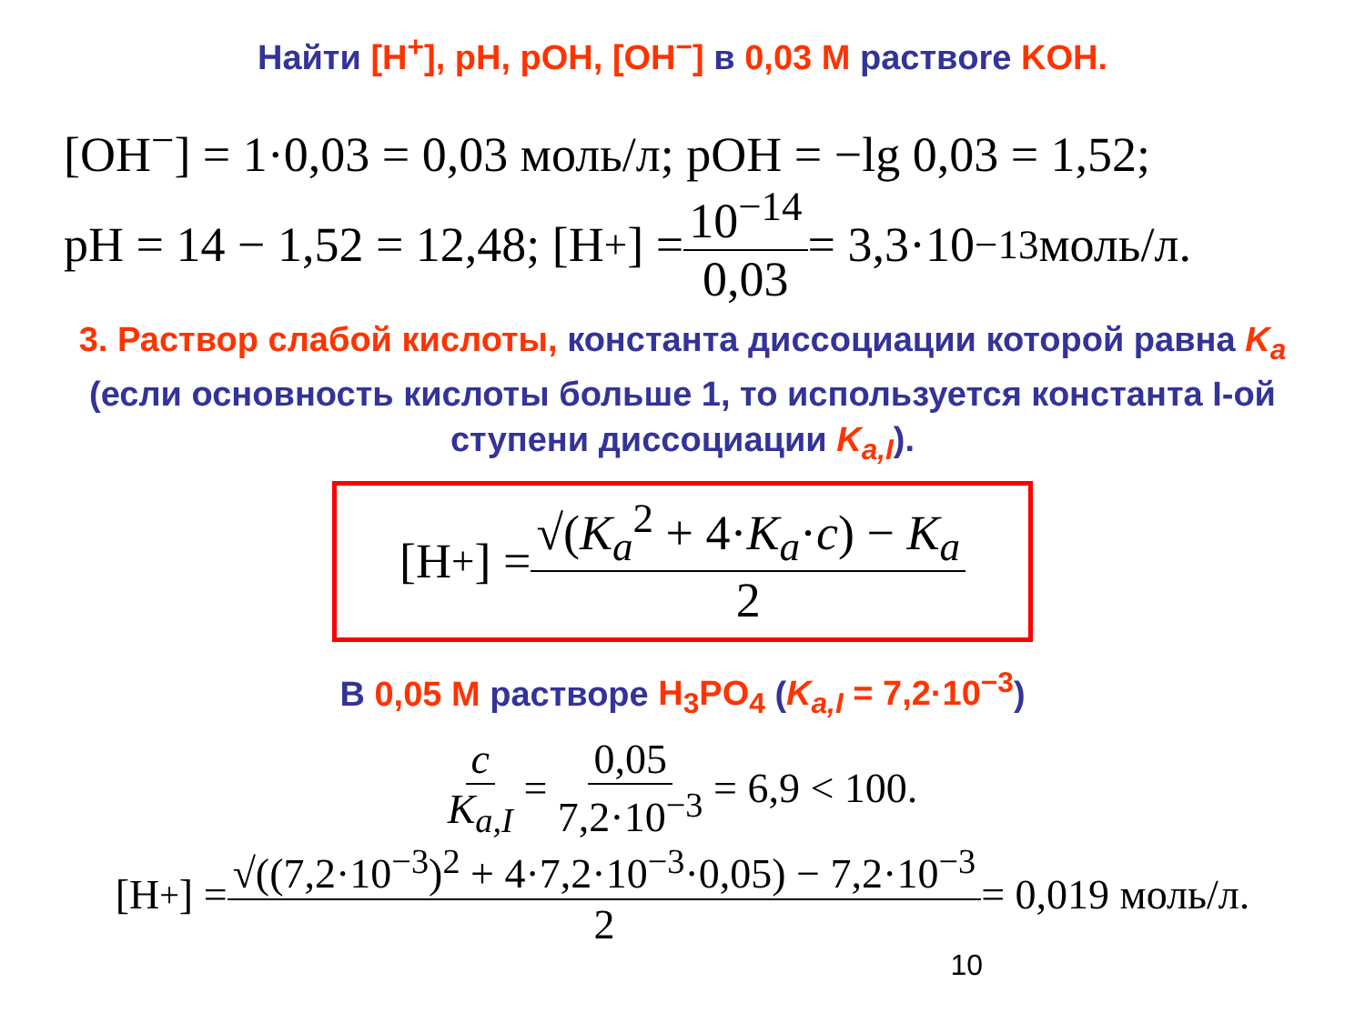Найти [H<sup>+</sup>], pH, pOH, [OH<sup>−</sup>] в 0,03 M раствore KOH.
[OH<sup>−</sup>] = 1·0,03 = 0,03 моль/л; pOH = −lg 0,03 = 1,52;
pH = 14 − 1,52 = 12,48; [H<sup>+</sup>] = 10<sup>−14</sup> 0,03 = 3,3·10<sup>−13</sup> моль/л.
3. Раствор слабой кислоты, константа диссоциации которой равна K<sub>a</sub> (если основность кислоты больше 1, то используется константа I-ой ступени диссоциации K<sub>a,I</sub>).
[H<sup>+</sup>] = √(K<sub>a</sub><sup>2</sup> + 4·K<sub>a</sub>·c) − K<sub>a</sub> 2
В 0,05 M растворе H<sub>3</sub>PO<sub>4</sub> (K<sub>a,I</sub> = 7,2·10<sup>−3</sup>)
c K<sub>a,I</sub> = 0,05 7,2·10<sup>−3</sup> = 6,9 < 100.
[H<sup>+</sup>] = √((7,2·10<sup>−3</sup>)<sup>2</sup> + 4·7,2·10<sup>−3</sup>·0,05) − 7,2·10<sup>−3</sup> 2 = 0,019 моль/л.
10